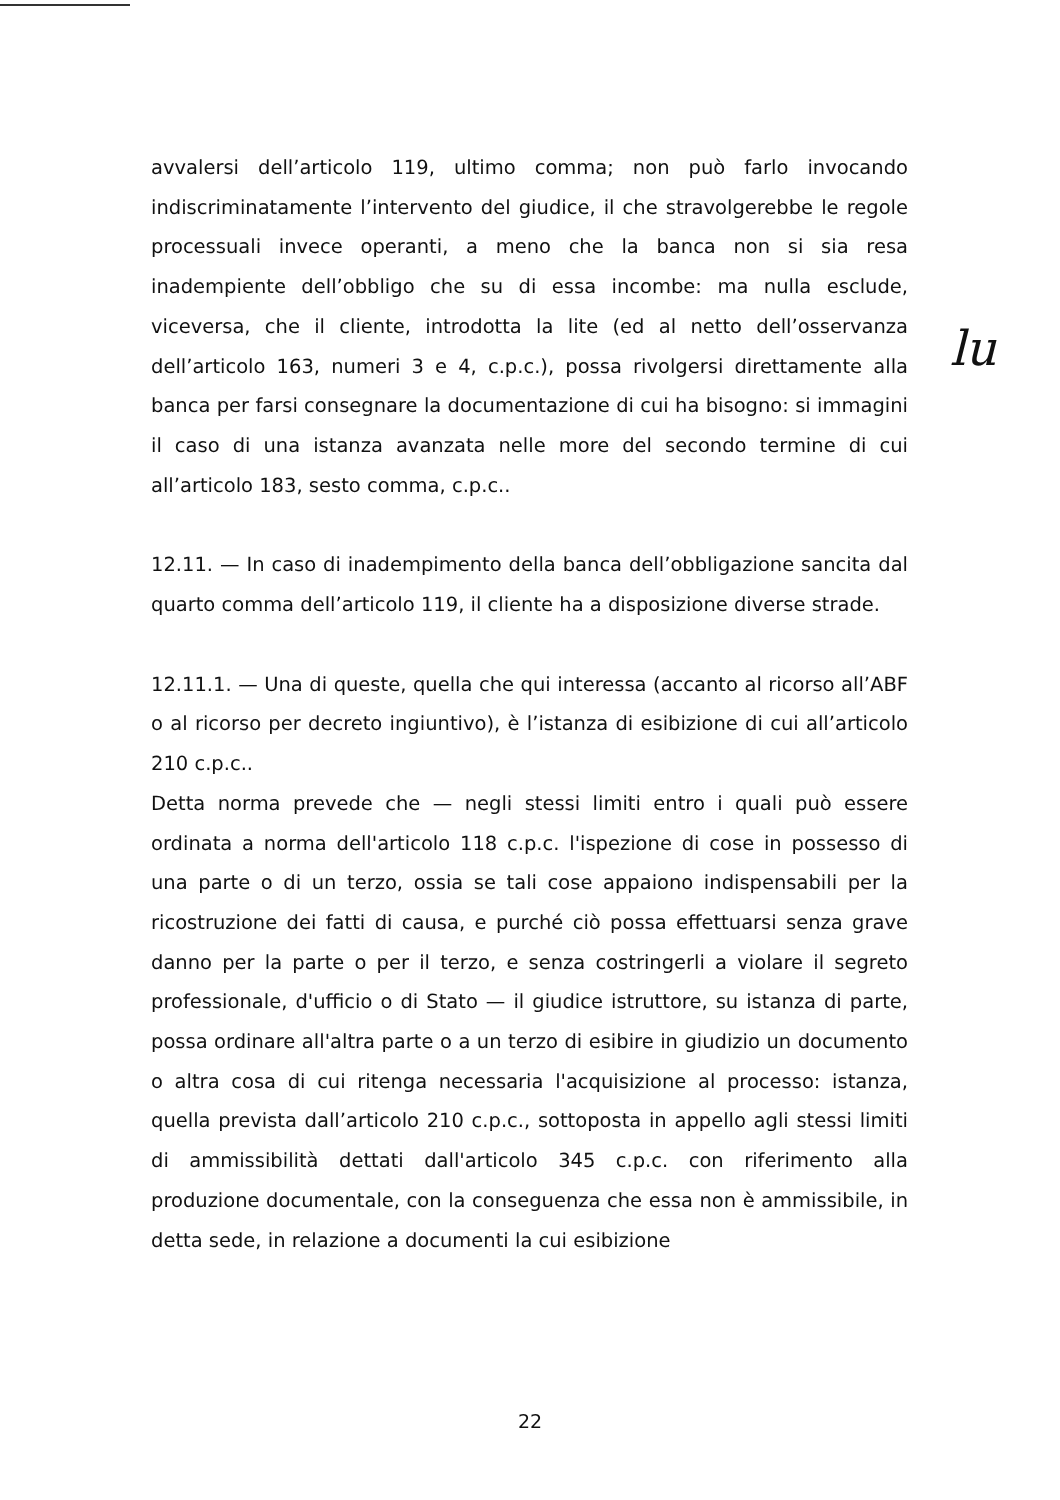lu
avvalersi dell’articolo 119, ultimo comma; non può farlo invocando indiscriminatamente l’intervento del giudice, il che stravolgerebbe le regole processuali invece operanti, a meno che la banca non si sia resa inadempiente dell’obbligo che su di essa incombe: ma nulla esclude, viceversa, che il cliente, introdotta la lite (ed al netto dell’osservanza dell’articolo 163, numeri 3 e 4, c.p.c.), possa rivolgersi direttamente alla banca per farsi consegnare la documentazione di cui ha bisogno: si immagini il caso di una istanza avanzata nelle more del secondo termine di cui all’articolo 183, sesto comma, c.p.c..
12.11. — In caso di inadempimento della banca dell’obbligazione sancita dal quarto comma dell’articolo 119, il cliente ha a disposizione diverse strade.
12.11.1. — Una di queste, quella che qui interessa (accanto al ricorso all’ABF o al ricorso per decreto ingiuntivo), è l’istanza di esibizione di cui all’articolo 210 c.p.c..
Detta norma prevede che — negli stessi limiti entro i quali può essere ordinata a norma dell'articolo 118 c.p.c. l'ispezione di cose in possesso di una parte o di un terzo, ossia se tali cose appaiono indispensabili per la ricostruzione dei fatti di causa, e purché ciò possa effettuarsi senza grave danno per la parte o per il terzo, e senza costringerli a violare il segreto professionale, d'ufficio o di Stato — il giudice istruttore, su istanza di parte, possa ordinare all'altra parte o a un terzo di esibire in giudizio un documento o altra cosa di cui ritenga necessaria l'acquisizione al processo: istanza, quella prevista dall’articolo 210 c.p.c., sottoposta in appello agli stessi limiti di ammissibilità dettati dall'articolo 345 c.p.c. con riferimento alla produzione documentale, con la conseguenza che essa non è ammissibile, in detta sede, in relazione a documenti la cui esibizione
22